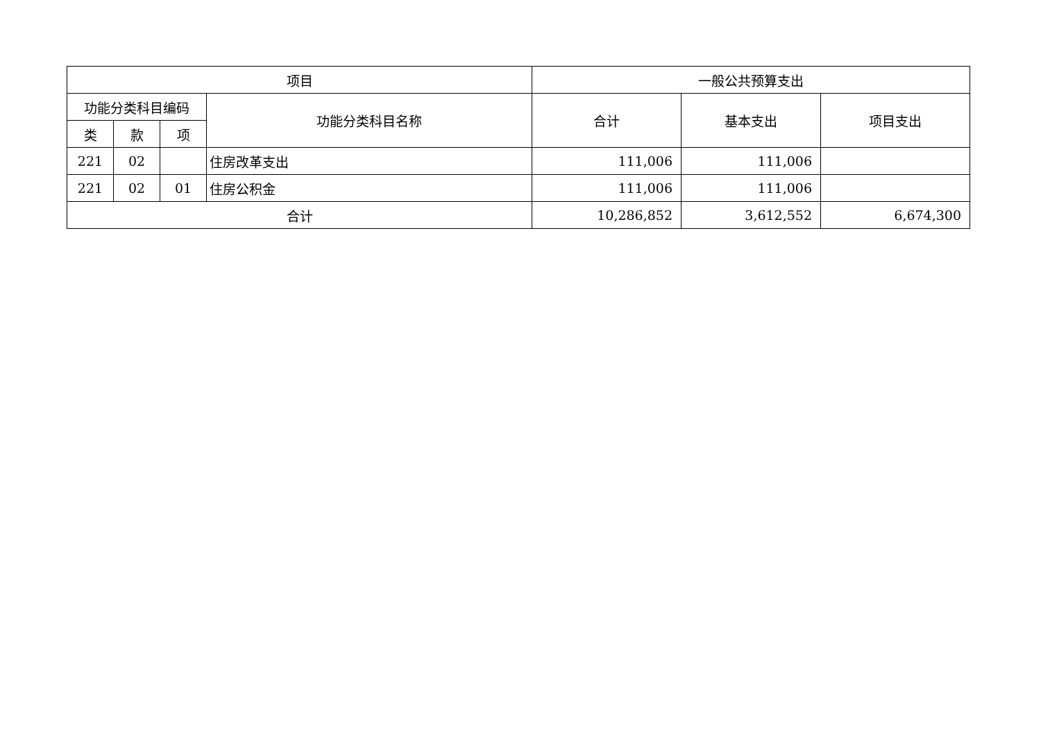| 项目 | | | | 一般公共预算支出 | | |
| --- | --- | --- | --- | --- | --- | --- |
| 功能分类科目编码 | | | 功能分类科目名称 | 合计 | 基本支出 | 项目支出 |
| 类 | 款 | 项 | | | | |
| 221 | 02 | | 住房改革支出 | 111,006 | 111,006 | |
| 221 | 02 | 01 | 住房公积金 | 111,006 | 111,006 | |
| 合计 | | | | 10,286,852 | 3,612,552 | 6,674,300 |